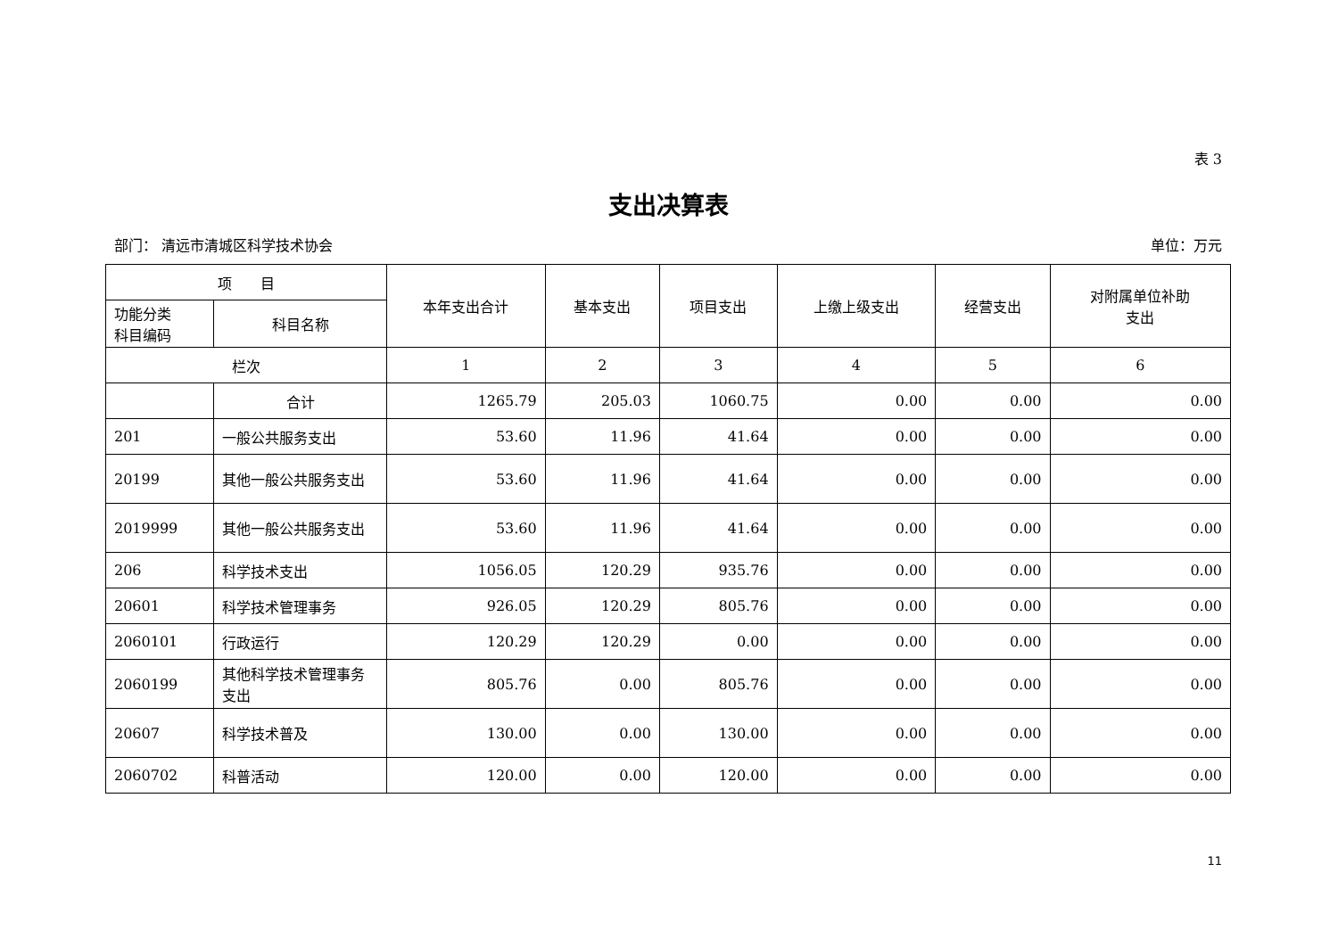表 3
支出决算表
部门： 清远市清城区科学技术协会 单位：万元
| 项 目 | | 本年支出合计 | 基本支出 | 项目支出 | 上缴上级支出 | 经营支出 | 对附属单位补助 支出 |
| --- | --- | --- | --- | --- | --- | --- | --- |
| 功能分类 科目编码 | 科目名称 | | | | | | |
| 栏次 | | 1 | 2 | 3 | 4 | 5 | 6 |
| | 合计 | 1265.79 | 205.03 | 1060.75 | 0.00 | 0.00 | 0.00 |
| 201 | 一般公共服务支出 | 53.60 | 11.96 | 41.64 | 0.00 | 0.00 | 0.00 |
| 20199 | 其他一般公共服务支出 | 53.60 | 11.96 | 41.64 | 0.00 | 0.00 | 0.00 |
| 2019999 | 其他一般公共服务支出 | 53.60 | 11.96 | 41.64 | 0.00 | 0.00 | 0.00 |
| 206 | 科学技术支出 | 1056.05 | 120.29 | 935.76 | 0.00 | 0.00 | 0.00 |
| 20601 | 科学技术管理事务 | 926.05 | 120.29 | 805.76 | 0.00 | 0.00 | 0.00 |
| 2060101 | 行政运行 | 120.29 | 120.29 | 0.00 | 0.00 | 0.00 | 0.00 |
| 2060199 | 其他科学技术管理事务支出 | 805.76 | 0.00 | 805.76 | 0.00 | 0.00 | 0.00 |
| 20607 | 科学技术普及 | 130.00 | 0.00 | 130.00 | 0.00 | 0.00 | 0.00 |
| 2060702 | 科普活动 | 120.00 | 0.00 | 120.00 | 0.00 | 0.00 | 0.00 |
11